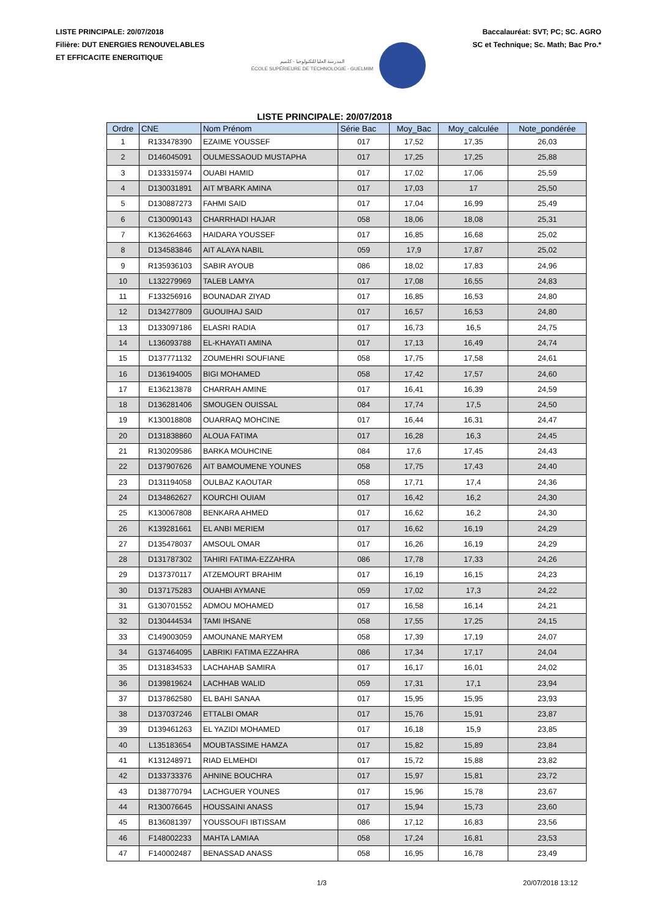LISTE PRINCIPALE: 20/07/2018
Filière: DUT ENERGIES RENOUVELABLES
ET EFFICACITE ENERGITIQUE
المدرسة العليا للتكنولوجيا - كلميم
ÉCOLE SUPÉRIEURE DE TECHNOLOGIE - GUELMIM
Baccalauréat: SVT; PC; SC. AGRO
SC et Technique; Sc. Math; Bac Pro.*
LISTE PRINCIPALE: 20/07/2018
| Ordre | CNE | Nom Prénom | Série Bac | Moy_Bac | Moy_calculée | Note_pondérée |
| --- | --- | --- | --- | --- | --- | --- |
| 1 | R133478390 | EZAIME YOUSSEF | 017 | 17,52 | 17,35 | 26,03 |
| 2 | D146045091 | OULMESSAOUD MUSTAPHA | 017 | 17,25 | 17,25 | 25,88 |
| 3 | D133315974 | OUABI HAMID | 017 | 17,02 | 17,06 | 25,59 |
| 4 | D130031891 | AIT M'BARK AMINA | 017 | 17,03 | 17 | 25,50 |
| 5 | D130887273 | FAHMI SAID | 017 | 17,04 | 16,99 | 25,49 |
| 6 | C130090143 | CHARRHADI HAJAR | 058 | 18,06 | 18,08 | 25,31 |
| 7 | K136264663 | HAIDARA YOUSSEF | 017 | 16,85 | 16,68 | 25,02 |
| 8 | D134583846 | AIT ALAYA NABIL | 059 | 17,9 | 17,87 | 25,02 |
| 9 | R135936103 | SABIR AYOUB | 086 | 18,02 | 17,83 | 24,96 |
| 10 | L132279969 | TALEB LAMYA | 017 | 17,08 | 16,55 | 24,83 |
| 11 | F133256916 | BOUNADAR ZIYAD | 017 | 16,85 | 16,53 | 24,80 |
| 12 | D134277809 | GUOUIHAJ SAID | 017 | 16,57 | 16,53 | 24,80 |
| 13 | D133097186 | ELASRI RADIA | 017 | 16,73 | 16,5 | 24,75 |
| 14 | L136093788 | EL-KHAYATI AMINA | 017 | 17,13 | 16,49 | 24,74 |
| 15 | D137771132 | ZOUMEHRI SOUFIANE | 058 | 17,75 | 17,58 | 24,61 |
| 16 | D136194005 | BIGI MOHAMED | 058 | 17,42 | 17,57 | 24,60 |
| 17 | E136213878 | CHARRAH AMINE | 017 | 16,41 | 16,39 | 24,59 |
| 18 | D136281406 | SMOUGEN OUISSAL | 084 | 17,74 | 17,5 | 24,50 |
| 19 | K130018808 | OUARRAQ MOHCINE | 017 | 16,44 | 16,31 | 24,47 |
| 20 | D131838860 | ALOUA FATIMA | 017 | 16,28 | 16,3 | 24,45 |
| 21 | R130209586 | BARKA MOUHCINE | 084 | 17,6 | 17,45 | 24,43 |
| 22 | D137907626 | AIT BAMOUMENE YOUNES | 058 | 17,75 | 17,43 | 24,40 |
| 23 | D131194058 | OULBAZ KAOUTAR | 058 | 17,71 | 17,4 | 24,36 |
| 24 | D134862627 | KOURCHI OUIAM | 017 | 16,42 | 16,2 | 24,30 |
| 25 | K130067808 | BENKARA AHMED | 017 | 16,62 | 16,2 | 24,30 |
| 26 | K139281661 | EL ANBI MERIEM | 017 | 16,62 | 16,19 | 24,29 |
| 27 | D135478037 | AMSOUL OMAR | 017 | 16,26 | 16,19 | 24,29 |
| 28 | D131787302 | TAHIRI FATIMA-EZZAHRA | 086 | 17,78 | 17,33 | 24,26 |
| 29 | D137370117 | ATZEMOURT BRAHIM | 017 | 16,19 | 16,15 | 24,23 |
| 30 | D137175283 | OUAHBI AYMANE | 059 | 17,02 | 17,3 | 24,22 |
| 31 | G130701552 | ADMOU MOHAMED | 017 | 16,58 | 16,14 | 24,21 |
| 32 | D130444534 | TAMI IHSANE | 058 | 17,55 | 17,25 | 24,15 |
| 33 | C149003059 | AMOUNANE MARYEM | 058 | 17,39 | 17,19 | 24,07 |
| 34 | G137464095 | LABRIKI FATIMA EZZAHRA | 086 | 17,34 | 17,17 | 24,04 |
| 35 | D131834533 | LACHAHAB SAMIRA | 017 | 16,17 | 16,01 | 24,02 |
| 36 | D139819624 | LACHHAB WALID | 059 | 17,31 | 17,1 | 23,94 |
| 37 | D137862580 | EL BAHI SANAA | 017 | 15,95 | 15,95 | 23,93 |
| 38 | D137037246 | ETTALBI OMAR | 017 | 15,76 | 15,91 | 23,87 |
| 39 | D139461263 | EL YAZIDI MOHAMED | 017 | 16,18 | 15,9 | 23,85 |
| 40 | L135183654 | MOUBTASSIME HAMZA | 017 | 15,82 | 15,89 | 23,84 |
| 41 | K131248971 | RIAD ELMEHDI | 017 | 15,72 | 15,88 | 23,82 |
| 42 | D133733376 | AHNINE BOUCHRA | 017 | 15,97 | 15,81 | 23,72 |
| 43 | D138770794 | LACHGUER YOUNES | 017 | 15,96 | 15,78 | 23,67 |
| 44 | R130076645 | HOUSSAINI ANASS | 017 | 15,94 | 15,73 | 23,60 |
| 45 | B136081397 | YOUSSOUFI IBTISSAM | 086 | 17,12 | 16,83 | 23,56 |
| 46 | F148002233 | MAHTA LAMIAA | 058 | 17,24 | 16,81 | 23,53 |
| 47 | F140002487 | BENASSAD ANASS | 058 | 16,95 | 16,78 | 23,49 |
1/3 20/07/2018 13:12